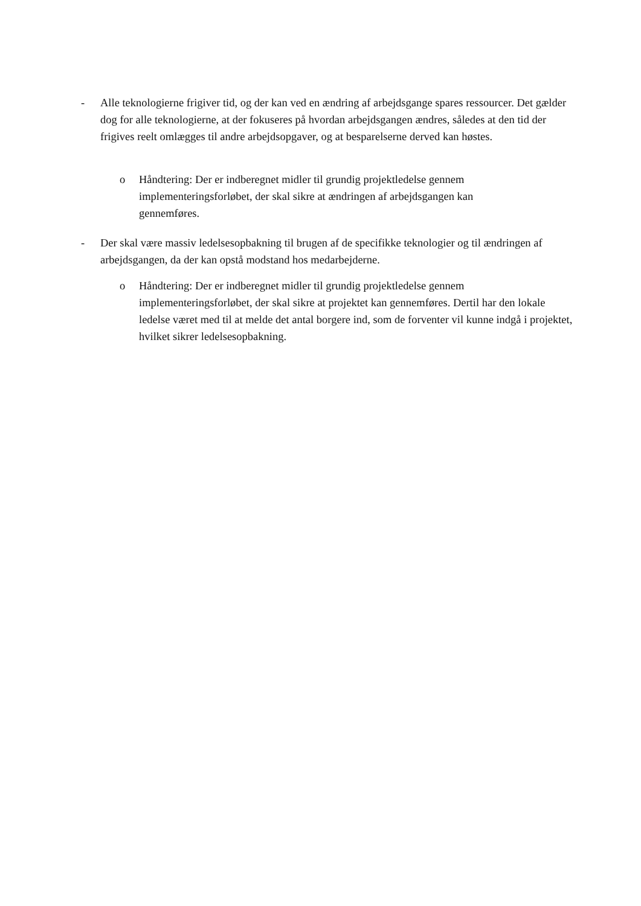- Alle teknologierne frigiver tid, og der kan ved en ændring af arbejdsgange spares ressourcer. Det gælder dog for alle teknologierne, at der fokuseres på hvordan arbejdsgangen ændres, således at den tid der frigives reelt omlægges til andre arbejdsopgaver, og at besparelserne derved kan høstes.
o Håndtering: Der er indberegnet midler til grundig projektledelse gennem implementeringsforløbet, der skal sikre at ændringen af arbejdsgangen kan gennemføres.
- Der skal være massiv ledelsesopbakning til brugen af de specifikke teknologier og til ændringen af arbejdsgangen, da der kan opstå modstand hos medarbejderne.
o Håndtering: Der er indberegnet midler til grundig projektledelse gennem implementeringsforløbet, der skal sikre at projektet kan gennemføres. Dertil har den lokale ledelse været med til at melde det antal borgere ind, som de forventer vil kunne indgå i projektet, hvilket sikrer ledelsesopbakning.